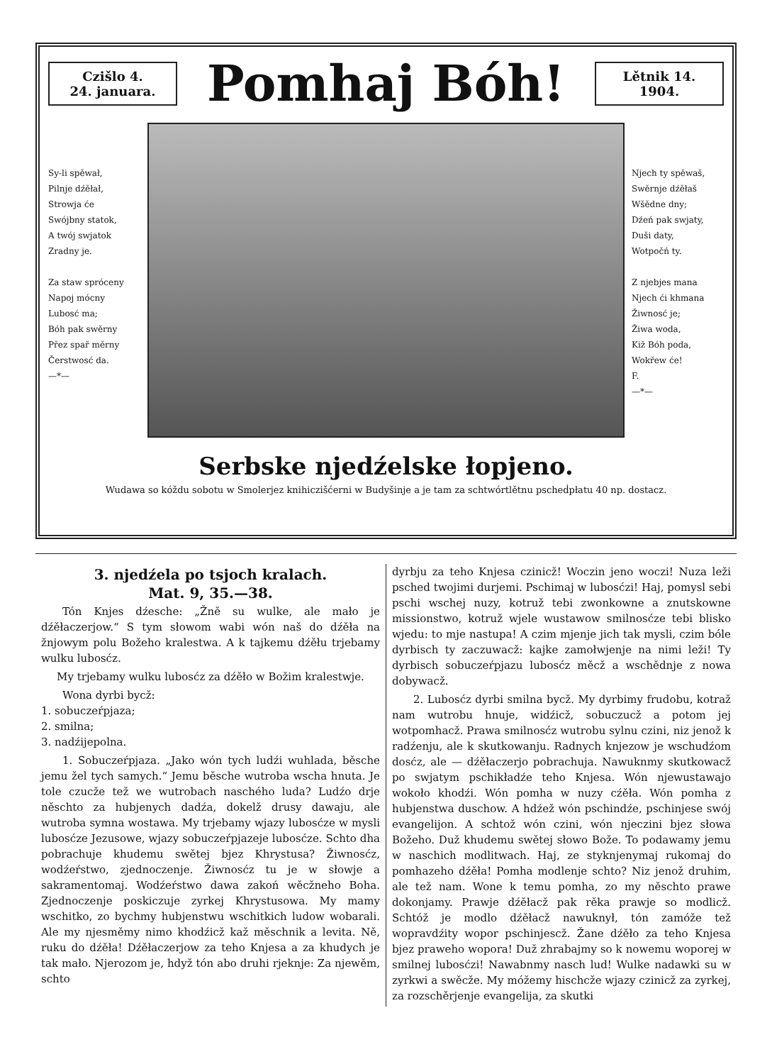Czišlo 4.
24. januara.
Pomhaj Bóh!
Lětnik 14.
1904.
Sy-li spěwał,
Pilnje dźěłał,
Strowja će
Swójbny statok,
A twój swjatok
Zradny je.
Za staw spróceny
Napoj mócny
Lubosć ma;
Bóh pak swěrny
Přez spař měrny
Čerstwosć da.
—*—
Njech ty spěwaš,
Swěrnje dźěłaš
Wšědne dny;
Dźeń pak swjaty,
Duši daty,
Wotpočń ty.
Z njebjes mana
Njech ći khmana
Žiwnosć je;
Žiwa woda,
Kiž Bóh poda,
Wokřew će!
F.
—*—
Serbske njedźelske łopjeno.
Wudawa so kóždu sobotu w Smolerjez knihiczišćerni w Budyšinje a je tam za schtwórtlětnu pscheḋpłatu 40 np. dostacz.
3. njedźela po tsjoch kralach.
Mat. 9, 35.—38.
Tón Knjes dźesche: „Žně su wulke, ale mało je dźěłaczerjow.“ S tym słowom wabi wón naš do dźěła na žnjowym polu Božeho kralestwa. A k tajkemu dźěłu trjebamy wulku lubosćz.
My trjebamy wulku lubosćz za dźěło w Božim kralestwje.
Wona dyrbi bycž:
1. sobuczeŕpjaza;
2. smilna;
3. nadźijepolna.
1. Sobuczeŕpjaza. „Jako wón tych ludźi wuhlada, běsche jemu žel tych samych.“ Jemu bĕsche wutroba wscha hnuta. Je tole czucže tež we wutrobach naschého luda? Ludźo drje něschto za hubjenych dadźa, dokelž drusy dawaju, ale wutroba symna wostawa. My trjebamy wjazy lubosćze w mysli lubosćze Jezusowe, wjazy sobuczeŕpjazeje lubosćze. Schto dha pobrachuje khudemu swětej bjez Khrystusa? Žiwnosćz, wodźeŕstwo, zjednoczenje. Žiwnosćz tu je w słowje a sakramentomaj. Wodźeŕstwo dawa zakoń wěcžneho Boha. Zjednoczenje poskiczuje zyrkej Khrystusowa. My mamy wschitko, zo bychmy hubjenstwu wschitkich ludow wobarali. Ale my njesměmy nimo khodźicž kaž měschnik a levita. Ně, ruku do dźěła! Dźěłaczerjow za teho Knjesa a za khudych je tak mało. Njerozom je, hdyž tón abo druhi rjeknje: Za njewěm, schto
dyrbju za teho Knjesa czinicž! Woczin jeno woczi! Nuza leži psched twojimi durjemi. Pschimaj w lubosćzi! Haj, pomysl sebi pschi wschej nuzy, kotruž tebi zwonkowne a znutskowne missionstwo, kotruž wjele wustawow smilnosćze tebi blisko wjedu: to mje nastupa! A czim mjenje jich tak mysli, czim bóle dyrbisch ty zaczuwacž: kajke zamołwjenje na nimi leži! Ty dyrbisch sobuczeŕpjazu lubosćz měcž a wschědnje z nowa dobywacž.
2. Lubosćz dyrbi smilna bycž. My dyrbimy frudobu, kotraž nam wutrobu hnuje, widźicž, sobuczucž a potom jej wotpomhacž. Prawa smilnosćz wutrobu sylnu czini, niz jenož k radźenju, ale k skutkowanju. Radnych knjezow je wschudźom dosćz, ale — dźěłaczerjo pobrachuja. Nawuknmy skutkowacž po swjatym pschikładźe teho Knjesa. Wón njewustawajo wokoło khodźi. Wón pomha w nuzy cźěła. Wón pomha z hubjenstwa duschow. A hdźež wón pschindźe, pschinjese swój evangelijon. A schtož wón czini, wón njeczini bjez słowa Božeho. Duž khudemu swětej słowo Bože. To podawamy jemu w naschich modlitwach. Haj, ze styknjenymaj rukomaj do pomhazeho dźěła! Pomha modlenje schto? Niz jenož druhim, ale tež nam. Wone k temu pomha, zo my něschto prawe dokonjamy. Prawje dźěłacž pak rěka prawje so modlicž. Schtóž je modlo dźěłacž nawuknył, tón zamóže tež wopravdźity wopor pschinjescž. Žane dźěło za teho Knjesa bjez praweho wopora! Duž zhrabajmy so k nowemu woporej w smilnej lubosćzi! Nawabnmy nasch lud! Wulke nadawki su w zyrkwi a swěcže. My móžemy hischcže wjazy czinicž za zyrkej, za rozschěrjenje evangelija, za skutki